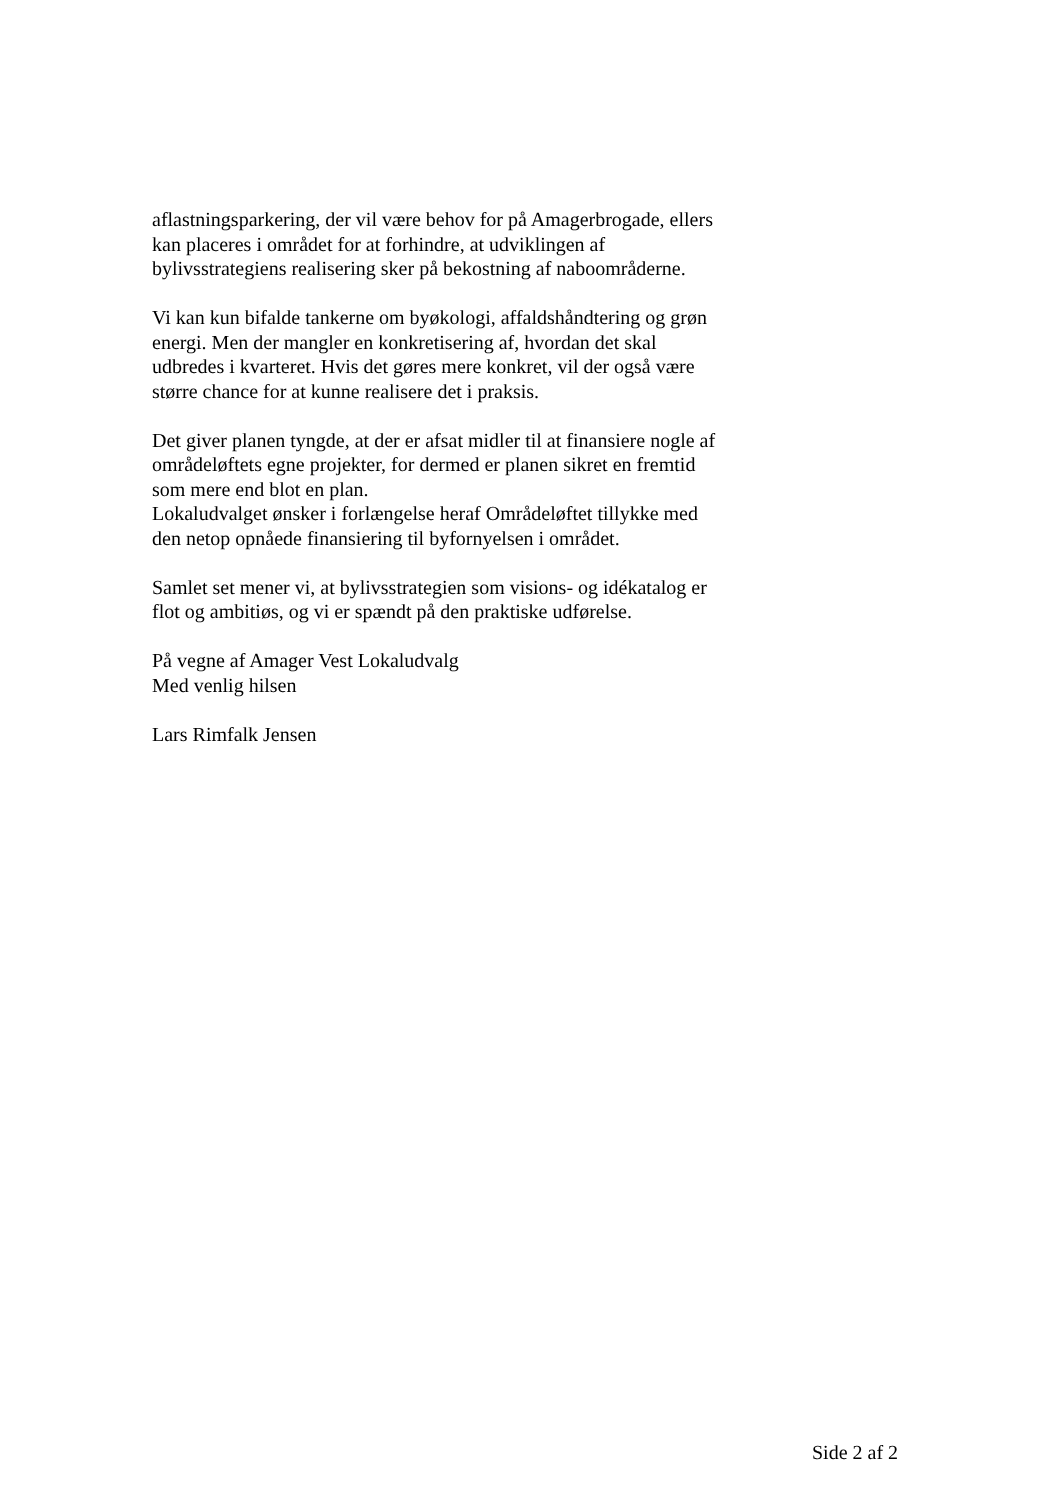aflastningsparkering, der vil være behov for på Amagerbrogade, ellers
kan placeres i området for at forhindre, at udviklingen af
bylivsstrategiens realisering sker på bekostning af naboområderne.
Vi kan kun bifalde tankerne om byøkologi, affaldshåndtering og grøn
energi. Men der mangler en konkretisering af, hvordan det skal
udbredes i kvarteret. Hvis det gøres mere konkret, vil der også være
større chance for at kunne realisere det i praksis.
Det giver planen tyngde, at der er afsat midler til at finansiere nogle af
områdeløftets egne projekter, for dermed er planen sikret en fremtid
som mere end blot en plan.
Lokaludvalget ønsker i forlængelse heraf Områdeløftet tillykke med
den netop opnåede finansiering til byfornyelsen i området.
Samlet set mener vi, at bylivsstrategien som visions- og idékatalog er
flot og ambitiøs, og vi er spændt på den praktiske udførelse.
På vegne af Amager Vest Lokaludvalg
Med venlig hilsen
Lars Rimfalk Jensen
Side 2 af 2